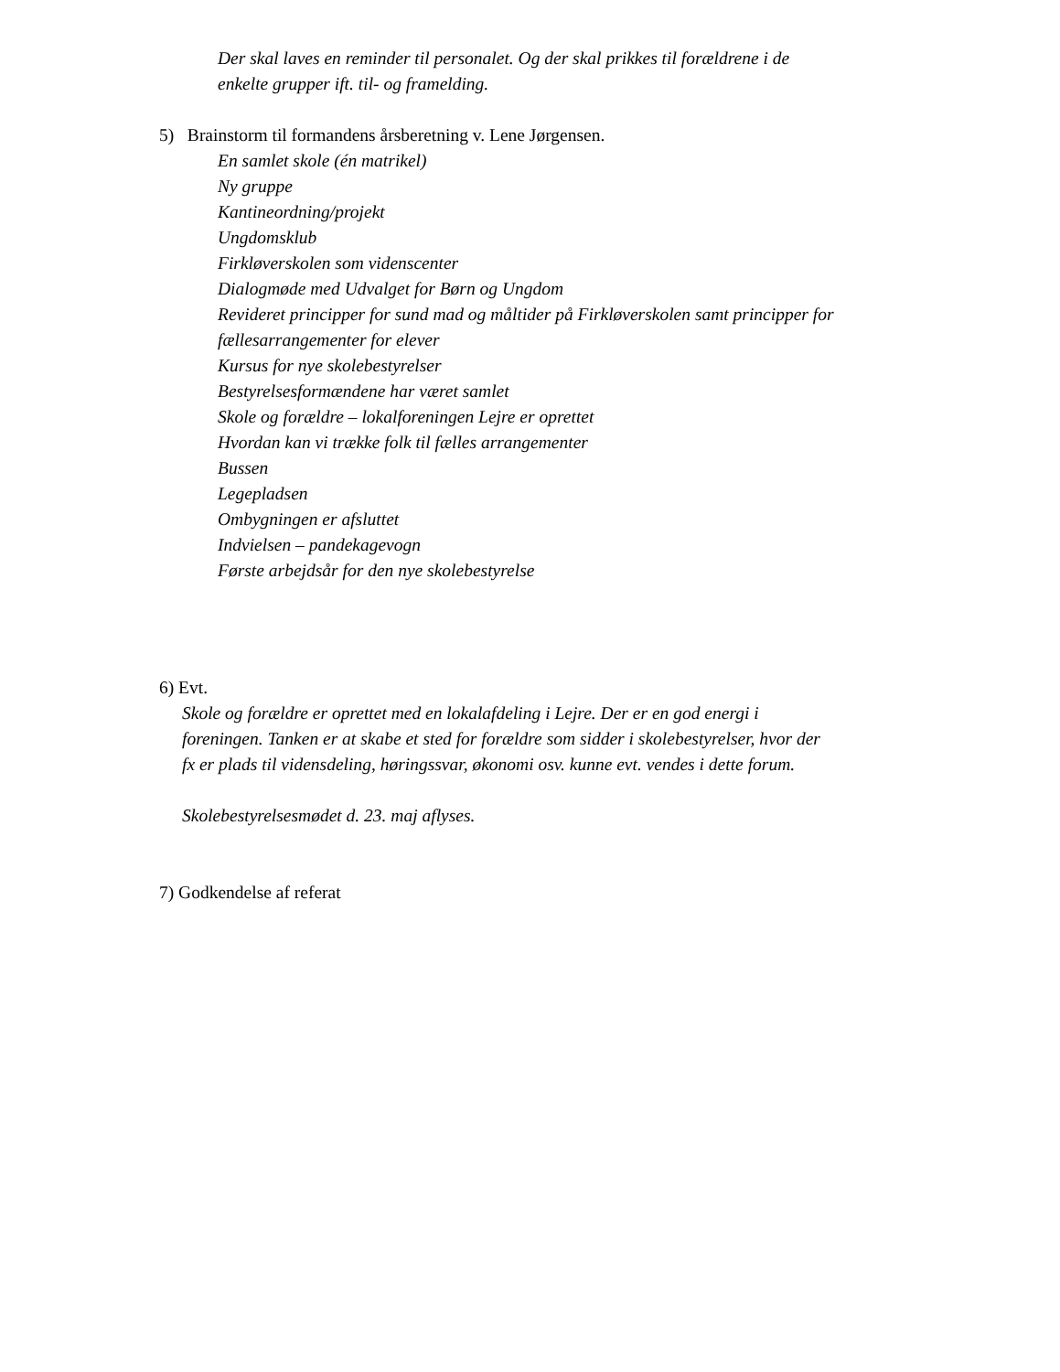Der skal laves en reminder til personalet. Og der skal prikkes til forældrene i de
enkelte grupper ift. til- og framelding.
5) Brainstorm til formandens årsberetning v. Lene Jørgensen.
En samlet skole (én matrikel)
Ny gruppe
Kantineordning/projekt
Ungdomsklub
Firkløverskolen som videnscenter
Dialogmøde med Udvalget for Børn og Ungdom
Revideret principper for sund mad og måltider på Firkløverskolen samt principper for
fællesarrangementer for elever
Kursus for nye skolebestyrelser
Bestyrelsesformændene har været samlet
Skole og forældre – lokalforeningen Lejre er oprettet
Hvordan kan vi trække folk til fælles arrangementer
Bussen
Legepladsen
Ombygningen er afsluttet
Indvielsen – pandekagevogn
Første arbejdsår for den nye skolebestyrelse
6) Evt.
Skole og forældre er oprettet med en lokalafdeling i Lejre. Der er en god energi i
foreningen. Tanken er at skabe et sted for forældre som sidder i skolebestyrelser, hvor der
fx er plads til vidensdeling, høringssvar, økonomi osv. kunne evt. vendes i dette forum.
Skolebestyrelsesmødet d. 23. maj aflyses.
7) Godkendelse af referat